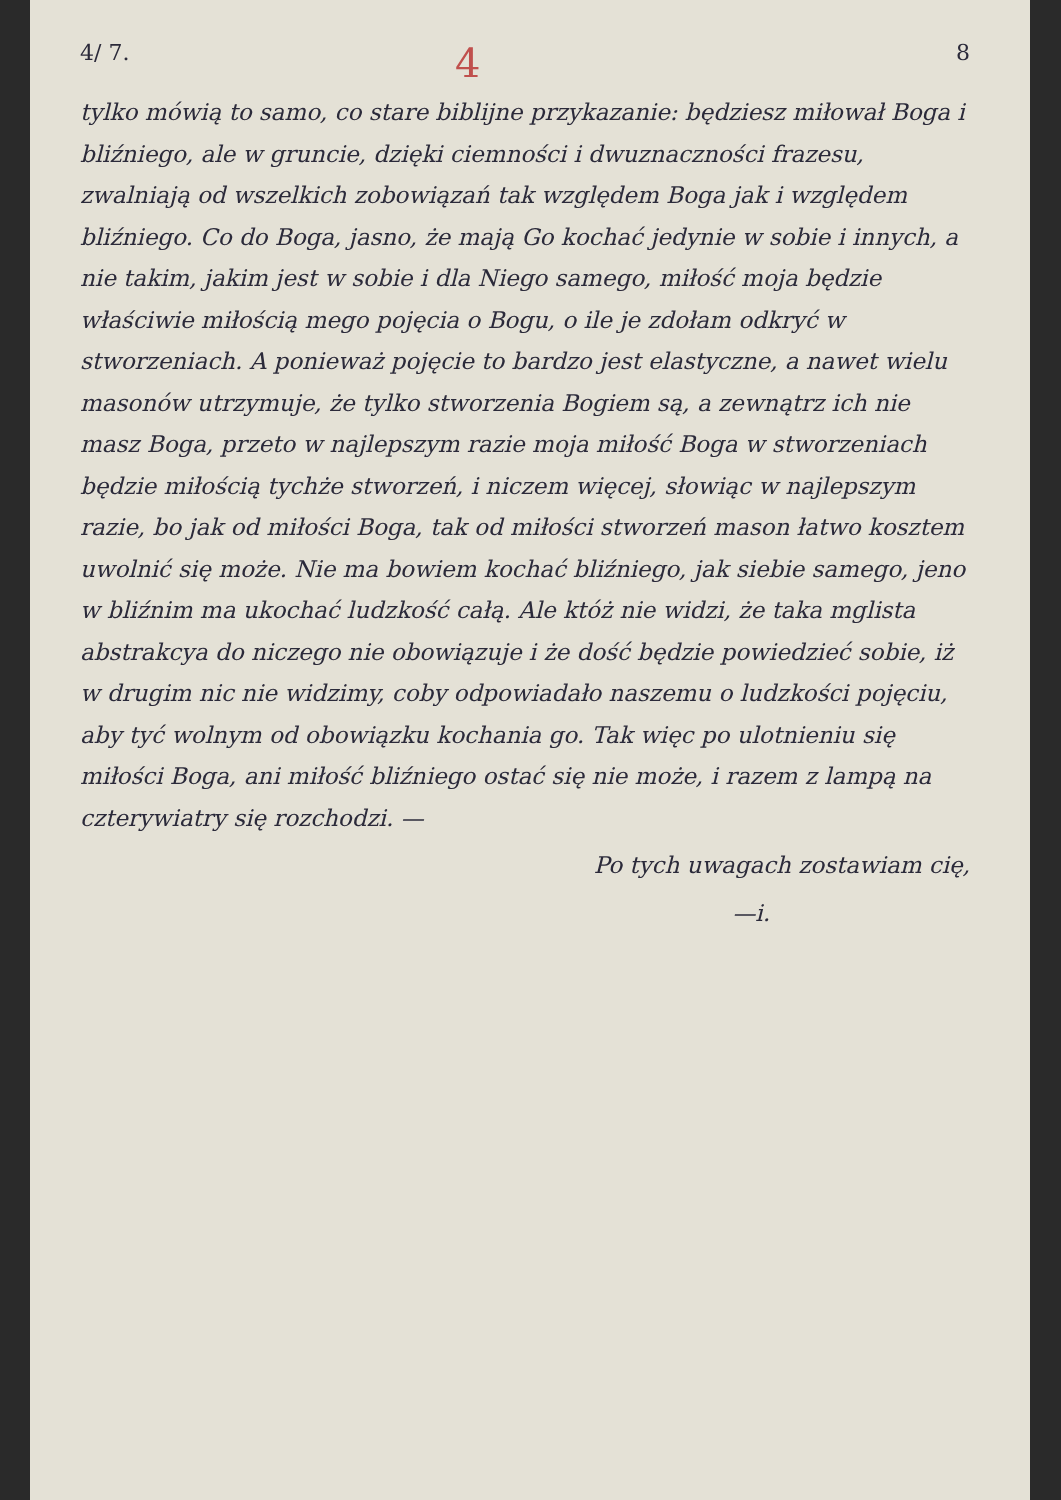4/ 7. 4 8
tylko mówią to samo, co stare biblijne przykazanie: będziesz miłował Boga i bliźniego, ale w gruncie, dzięki ciemności i dwuznaczności frazesu, zwalniają od wszelkich zobowiązań tak względem Boga jak i względem bliźniego. Co do Boga, jasno, że mają Go kochać jedynie w sobie i innych, a nie takim, jakim jest w sobie i dla Niego samego, miłość moja będzie właściwie miłością mego pojęcia o Bogu, o ile je zdołam odkryć w stworzeniach. A ponieważ pojęcie to bardzo jest elastyczne, a nawet wielu masonów utrzymuje, że tylko stworzenia Bogiem są, a zewnątrz ich nie masz Boga, przeto w najlepszym razie moja miłość Boga w stworzeniach będzie miłością tychże stworzeń, i niczem więcej, słowiąc w najlepszym razie, bo jak od miłości Boga, tak od miłości stworzeń mason łatwo kosztem uwolnić się może. Nie ma bowiem kochać bliźniego, jak siebie samego, jeno w bliźnim ma ukochać ludzkość całą. Ale któż nie widzi, że taka mglista abstrakcya do niczego nie obowiązuje i że dość będzie powiedzieć sobie, iż w drugim nic nie widzimy, coby odpowiadało naszemu o ludzkości pojęciu, aby tyć wolnym od obowiązku kochania go. Tak więc po ulotnieniu się miłości Boga, ani miłość bliźniego ostać się nie może, i razem z lampą na czterywiatry się rozchodzi. —
Po tych uwagach zostawiam cię,
—i.